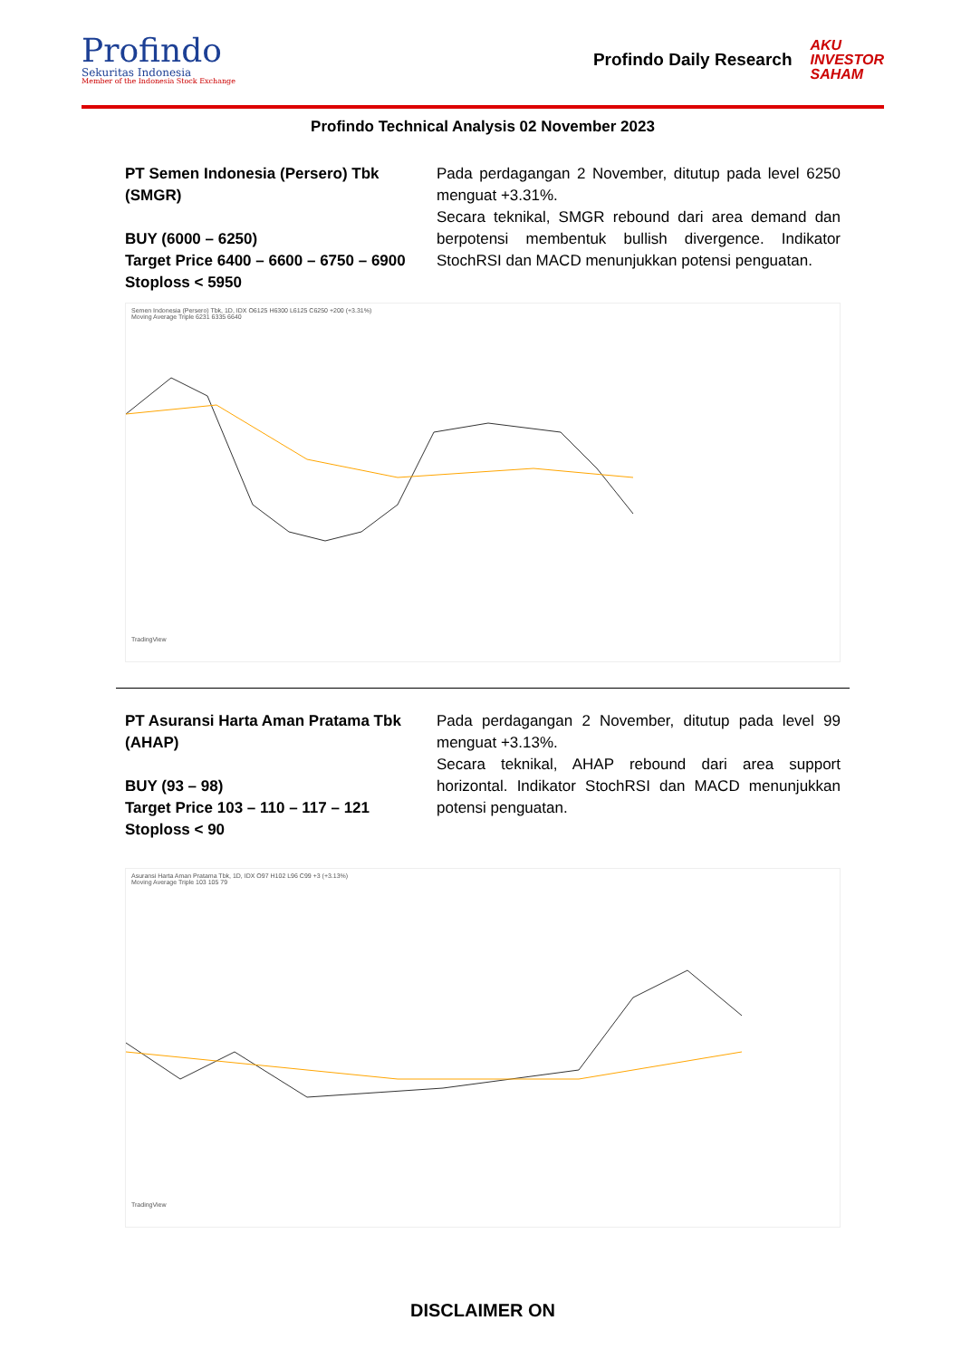Profindo
Sekuritas Indonesia
Member of the Indonesia Stock Exchange
Profindo Daily Research AKU
INVESTOR
SAHAM
Profindo Technical Analysis 02 November 2023
PT Semen Indonesia (Persero) Tbk (SMGR)
BUY (6000 – 6250)
Target Price 6400 – 6600 – 6750 – 6900
Stoploss < 5950
Pada perdagangan 2 November, ditutup pada level 6250 menguat +3.31%.
Secara teknikal, SMGR rebound dari area demand dan berpotensi membentuk bullish divergence. Indikator StochRSI dan MACD menunjukkan potensi penguatan.
Semen Indonesia (Persero) Tbk, 1D, IDX O6125 H6300 L6125 C6250 +200 (+3.31%)
Moving Average Triple 6231 6335 6640
TradingView
PT Asuransi Harta Aman Pratama Tbk (AHAP)
BUY (93 – 98)
Target Price 103 – 110 – 117 – 121
Stoploss < 90
Pada perdagangan 2 November, ditutup pada level 99 menguat +3.13%.
Secara teknikal, AHAP rebound dari area support horizontal. Indikator StochRSI dan MACD menunjukkan potensi penguatan.
Asuransi Harta Aman Pratama Tbk, 1D, IDX O97 H102 L96 C99 +3 (+3.13%)
Moving Average Triple 103 105 79
TradingView
DISCLAIMER ON